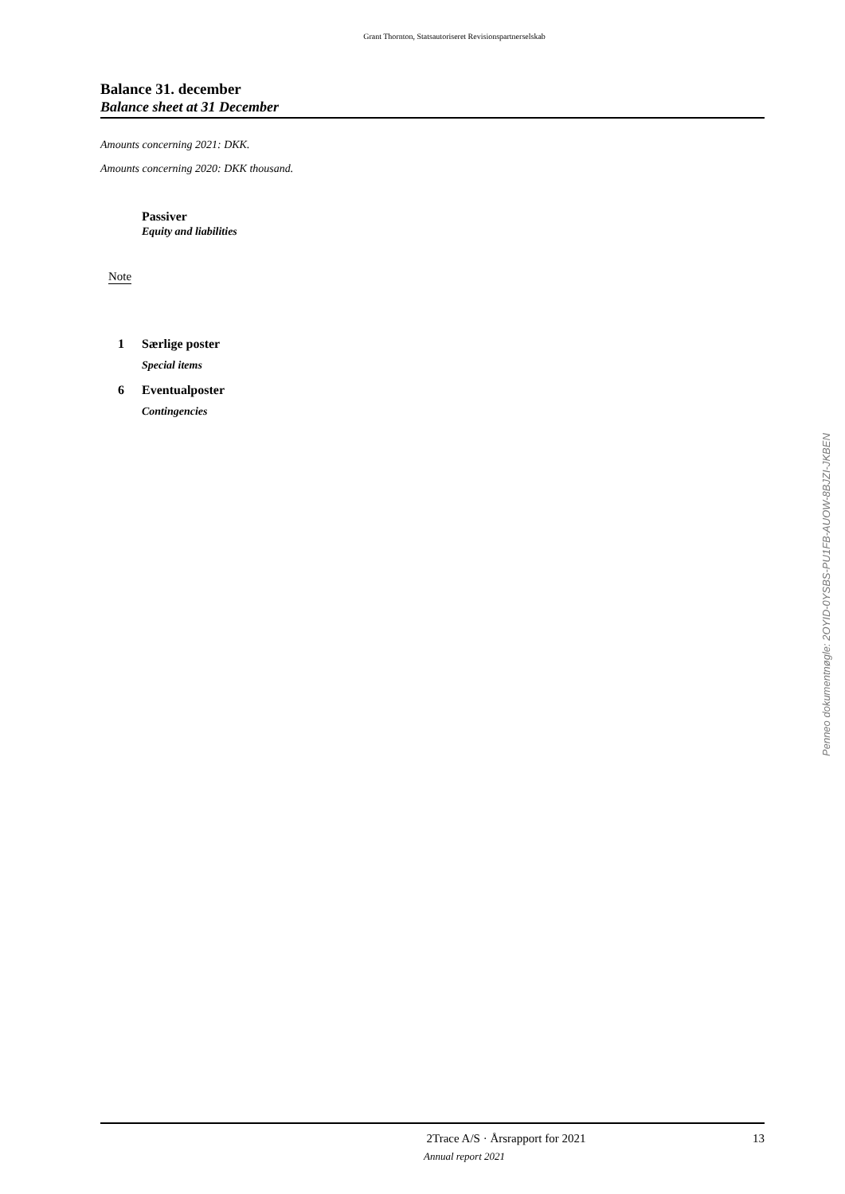Grant Thornton, Statsautoriseret Revisionspartnerselskab
Balance 31. december
Balance sheet at 31 December
Amounts concerning 2021: DKK.
Amounts concerning 2020: DKK thousand.
Passiver
Equity and liabilities
Note
1 Særlige poster
Special items
6 Eventualposter
Contingencies
Penneo dokumentnøgle: 2OYID-0YSBS-PU1FB-AUOW-8BJZI-JKBEN
2Trace A/S · Årsrapport for 2021 13
Annual report 2021